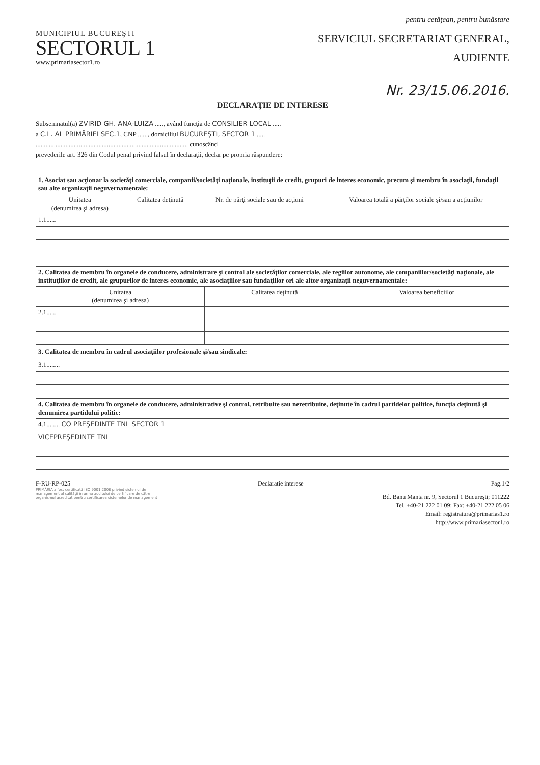pentru cetăţean, pentru bunăstare
MUNICIPIUL BUCUREŞTI
SECTORUL 1
www.primariasector1.ro
SERVICIUL SECRETARIAT GENERAL,
AUDIENTE
Nr. 23/15.06.2016.
DECLARAŢIE DE INTERESE
Subsemnatul(a) ZVIRID GH. ANA-LUIZA ....., având funcţia de CONSILIER LOCAL .....
a C.L. AL PRIMĂRIEI SEC.1, CNP ......, domiciliul BUCUREŞTI, SECTOR 1 .....
............................................................................................ cunoscând
prevederile art. 326 din Codul penal privind falsul în declaraţii, declar pe propria răspundere:
| 1. Asociat sau acţionar la societăţi comerciale, companii/societăţi naţionale, instituţii de credit, grupuri de interes economic, precum şi membru în asociaţii, fundaţii sau alte organizaţii neguvernamentale: | | | |
| Unitatea (denumirea şi adresa) | Calitatea deţinută | Nr. de părţi sociale sau de acţiuni | Valoarea totală a părţilor sociale şi/sau a acţiunilor |
| 1.1...... | | | |
| 2. Calitatea de membru în organele de conducere, administrare şi control ale societăţilor comerciale, ale regiilor autonome, ale companiilor/societăţi naţionale, ale instituţiilor de credit, ale grupurilor de interes economic, ale asociaţiilor sau fundaţiilor ori ale altor organizaţii neguvernamentale: | | |
| Unitatea (denumirea şi adresa) | Calitatea deţinută | Valoarea beneficiilor |
| 2.1...... | | |
| 3. Calitatea de membru în cadrul asociaţiilor profesionale şi/sau sindicale: |
| 3.1........ |
| 4. Calitatea de membru în organele de conducere, administrative şi control, retribuite sau neretribuite, deţinute în cadrul partidelor politice, funcţia deţinută şi denumirea partidului politic: |
| 4.1........ CO PREŞEDINTE TNL SECTOR 1 |
| VICEPREŞEDINTE TNL |
F-RU-RP-025 Declaratie interese Pag.1/2
PRIMĂRIA a fost certificată ISO 9001:2008 privind sistemul de management al calităţii în urma auditului de certificare de către organismul acreditat pentru certificarea sistemelor de management
Bd. Banu Manta nr. 9, Sectorul 1 Bucureşti; 011222
Tel. +40-21 222 01 09; Fax: +40-21 222 05 06
Email: registratura@primarias1.ro
http://www.primariasector1.ro